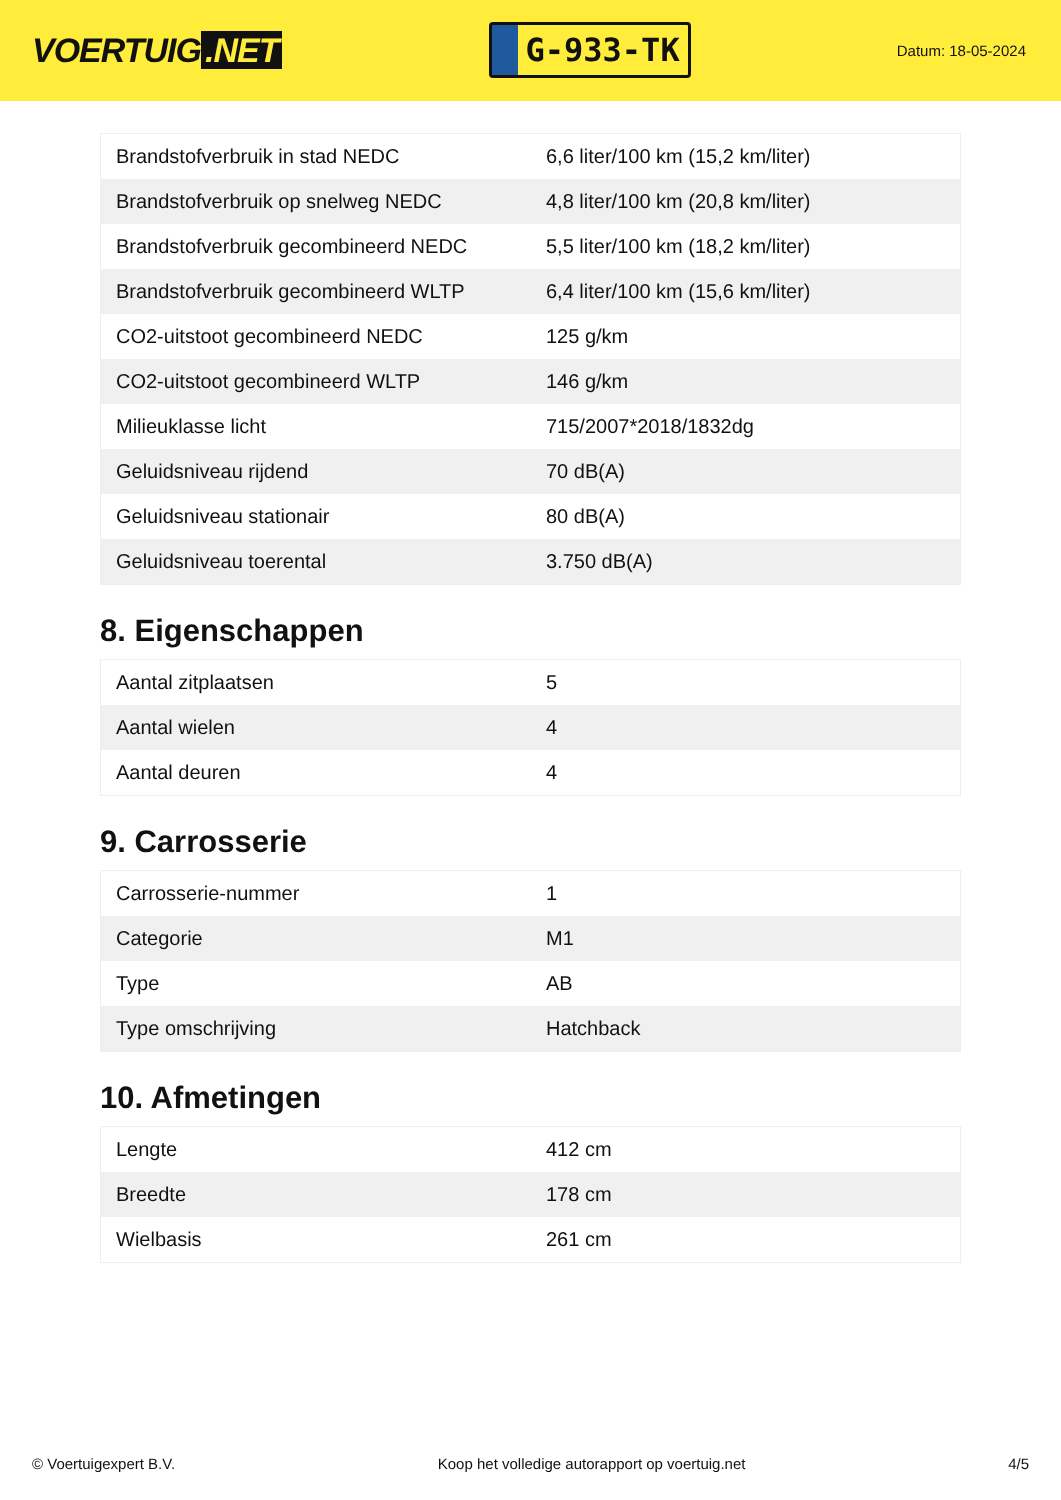VOERTUIG.NET
G-933-TK
Datum: 18-05-2024
| Brandstofverbruik in stad NEDC | 6,6 liter/100 km (15,2 km/liter) |
| Brandstofverbruik op snelweg NEDC | 4,8 liter/100 km (20,8 km/liter) |
| Brandstofverbruik gecombineerd NEDC | 5,5 liter/100 km (18,2 km/liter) |
| Brandstofverbruik gecombineerd WLTP | 6,4 liter/100 km (15,6 km/liter) |
| CO2-uitstoot gecombineerd NEDC | 125 g/km |
| CO2-uitstoot gecombineerd WLTP | 146 g/km |
| Milieuklasse licht | 715/2007*2018/1832dg |
| Geluidsniveau rijdend | 70 dB(A) |
| Geluidsniveau stationair | 80 dB(A) |
| Geluidsniveau toerental | 3.750 dB(A) |
8. Eigenschappen
| Aantal zitplaatsen | 5 |
| Aantal wielen | 4 |
| Aantal deuren | 4 |
9. Carrosserie
| Carrosserie-nummer | 1 |
| Categorie | M1 |
| Type | AB |
| Type omschrijving | Hatchback |
10. Afmetingen
| Lengte | 412 cm |
| Breedte | 178 cm |
| Wielbasis | 261 cm |
© Voertuigexpert B.V. Koop het volledige autorapport op voertuig.net 4/5